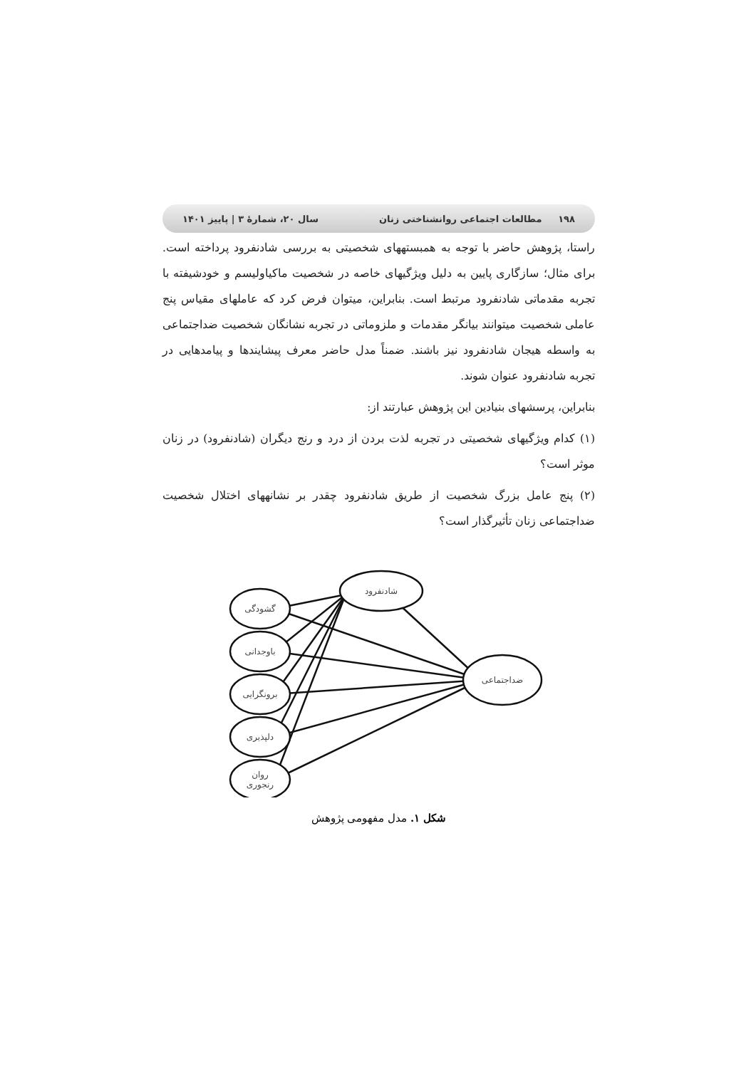۱۹۸ مطالعات اجتماعی روانشناختی زنان سال ۲۰، شمارۀ ۳ | پاییز ۱۴۰۱
راستا، پژوهش حاضر با توجه به همبستههای شخصیتی به بررسی شادنفرود پرداخته است. برای مثال؛ سازگاری پایین به دلیل ویژگیهای خاصه در شخصیت ماکیاولیسم و خودشیفته با تجربه مقدماتی شادنفرود مرتبط است. بنابراین، میتوان فرض کرد که عاملهای مقیاس پنج عاملی شخصیت میتوانند بیانگر مقدمات و ملزوماتی در تجربه نشانگان شخصیت ضداجتماعی به واسطه هیجان شادنفرود نیز باشند. ضمناً مدل حاضر معرف پیشایندها و پیامدهایی در تجربه شادنفرود عنوان شوند.
بنابراین، پرسشهای بنیادین این پژوهش عبارتند از:
(۱) کدام ویژگیهای شخصیتی در تجربه لذت بردن از درد و رنج دیگران (شادنفرود) در زنان موثر است؟
(۲) پنج عامل بزرگ شخصیت از طریق شادنفرود چقدر بر نشانههای اختلال شخصیت ضداجتماعی زنان تأثیرگذار است؟
شادنفرود
گشودگی
باوجدانی
برونگرایی
دلپذیری
روان
رنجوری
ضداجتماعی
شکل ۱. مدل مفهومی پژوهش